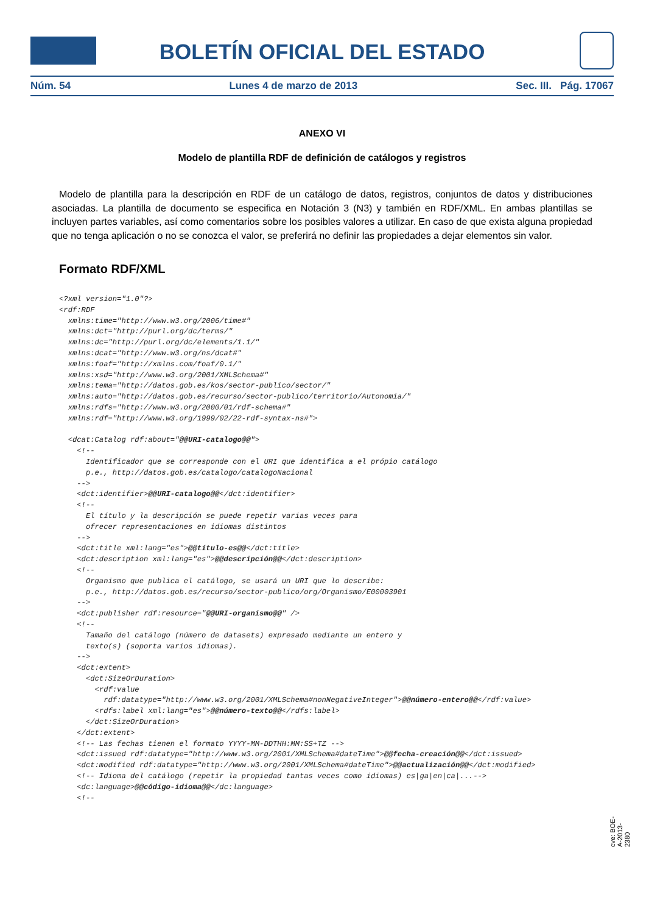BOLETÍN OFICIAL DEL ESTADO
Núm. 54 Lunes 4 de marzo de 2013 Sec. III. Pág. 17067
ANEXO VI
Modelo de plantilla RDF de definición de catálogos y registros
Modelo de plantilla para la descripción en RDF de un catálogo de datos, registros, conjuntos de datos y distribuciones asociadas. La plantilla de documento se especifica en Notación 3 (N3) y también en RDF/XML. En ambas plantillas se incluyen partes variables, así como comentarios sobre los posibles valores a utilizar. En caso de que exista alguna propiedad que no tenga aplicación o no se conozca el valor, se preferirá no definir las propiedades a dejar elementos sin valor.
Formato RDF/XML
<?xml version="1.0"?>
<rdf:RDF
  xmlns:time="http://www.w3.org/2006/time#"
  xmlns:dct="http://purl.org/dc/terms/"
  xmlns:dc="http://purl.org/dc/elements/1.1/"
  xmlns:dcat="http://www.w3.org/ns/dcat#"
  xmlns:foaf="http://xmlns.com/foaf/0.1/"
  xmlns:xsd="http://www.w3.org/2001/XMLSchema#"
  xmlns:tema="http://datos.gob.es/kos/sector-publico/sector/"
  xmlns:auto="http://datos.gob.es/recurso/sector-publico/territorio/Autonomia/"
  xmlns:rdfs="http://www.w3.org/2000/01/rdf-schema#"
  xmlns:rdf="http://www.w3.org/1999/02/22-rdf-syntax-ns#">

  <dcat:Catalog rdf:about="@@URI-catalogo@@">
    <!--
      Identificador que se corresponde con el URI que identifica a el própio catálogo
      p.e., http://datos.gob.es/catalogo/catalogoNacional
    -->
    <dct:identifier>@@URI-catalogo@@</dct:identifier>
    <!--
      El título y la descripción se puede repetir varias veces para
      ofrecer representaciones en idiomas distintos
    -->
    <dct:title xml:lang="es">@@título-es@@</dct:title>
    <dct:description xml:lang="es">@@descripción@@</dct:description>
    <!--
      Organismo que publica el catálogo, se usará un URI que lo describe:
      p.e., http://datos.gob.es/recurso/sector-publico/org/Organismo/E00003901
    -->
    <dct:publisher rdf:resource="@@URI-organismo@@" />
    <!--
      Tamaño del catálogo (número de datasets) expresado mediante un entero y
      texto(s) (soporta varios idiomas).
    -->
    <dct:extent>
      <dct:SizeOrDuration>
        <rdf:value
          rdf:datatype="http://www.w3.org/2001/XMLSchema#nonNegativeInteger">@@número-entero@@</rdf:value>
        <rdfs:label xml:lang="es">@@número-texto@@</rdfs:label>
      </dct:SizeOrDuration>
    </dct:extent>
    <!-- Las fechas tienen el formato YYYY-MM-DDTHH:MM:SS+TZ -->
    <dct:issued rdf:datatype="http://www.w3.org/2001/XMLSchema#dateTime">@@fecha-creación@@</dct:issued>
    <dct:modified rdf:datatype="http://www.w3.org/2001/XMLSchema#dateTime">@@actualización@@</dct:modified>
    <!-- Idioma del catálogo (repetir la propiedad tantas veces como idiomas) es|ga|en|ca|...-->
    <dc:language>@@código-idioma@@</dc:language>
    <!--
cve: BOE-A-2013-2380